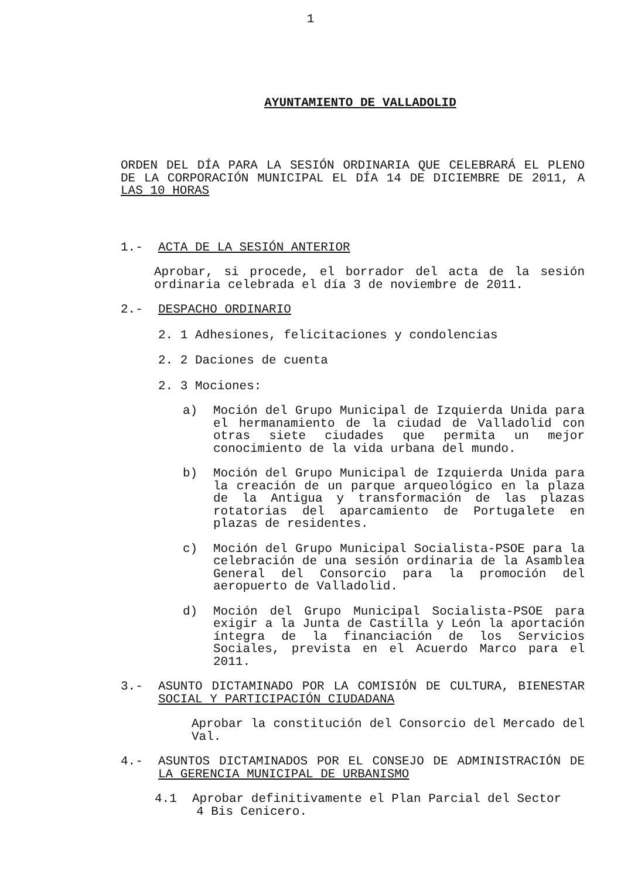1
AYUNTAMIENTO DE VALLADOLID
ORDEN DEL DÍA PARA LA SESIÓN ORDINARIA QUE CELEBRARÁ EL PLENO DE LA CORPORACIÓN MUNICIPAL EL DÍA 14 DE DICIEMBRE DE 2011, A LAS 10 HORAS
1.- ACTA DE LA SESIÓN ANTERIOR
Aprobar, si procede, el borrador del acta de la sesión ordinaria celebrada el día 3 de noviembre de 2011.
2.- DESPACHO ORDINARIO
2. 1 Adhesiones, felicitaciones y condolencias
2. 2 Daciones de cuenta
2. 3 Mociones:
a) Moción del Grupo Municipal de Izquierda Unida para el hermanamiento de la ciudad de Valladolid con otras siete ciudades que permita un mejor conocimiento de la vida urbana del mundo.
b) Moción del Grupo Municipal de Izquierda Unida para la creación de un parque arqueológico en la plaza de la Antigua y transformación de las plazas rotatorias del aparcamiento de Portugalete en plazas de residentes.
c) Moción del Grupo Municipal Socialista-PSOE para la celebración de una sesión ordinaria de la Asamblea General del Consorcio para la promoción del aeropuerto de Valladolid.
d) Moción del Grupo Municipal Socialista-PSOE para exigir a la Junta de Castilla y León la aportación íntegra de la financiación de los Servicios Sociales, prevista en el Acuerdo Marco para el 2011.
3.- ASUNTO DICTAMINADO POR LA COMISIÓN DE CULTURA, BIENESTAR SOCIAL Y PARTICIPACIÓN CIUDADANA
Aprobar la constitución del Consorcio del Mercado del Val.
4.- ASUNTOS DICTAMINADOS POR EL CONSEJO DE ADMINISTRACIÓN DE LA GERENCIA MUNICIPAL DE URBANISMO
4.1 Aprobar definitivamente el Plan Parcial del Sector
4 Bis Cenicero.